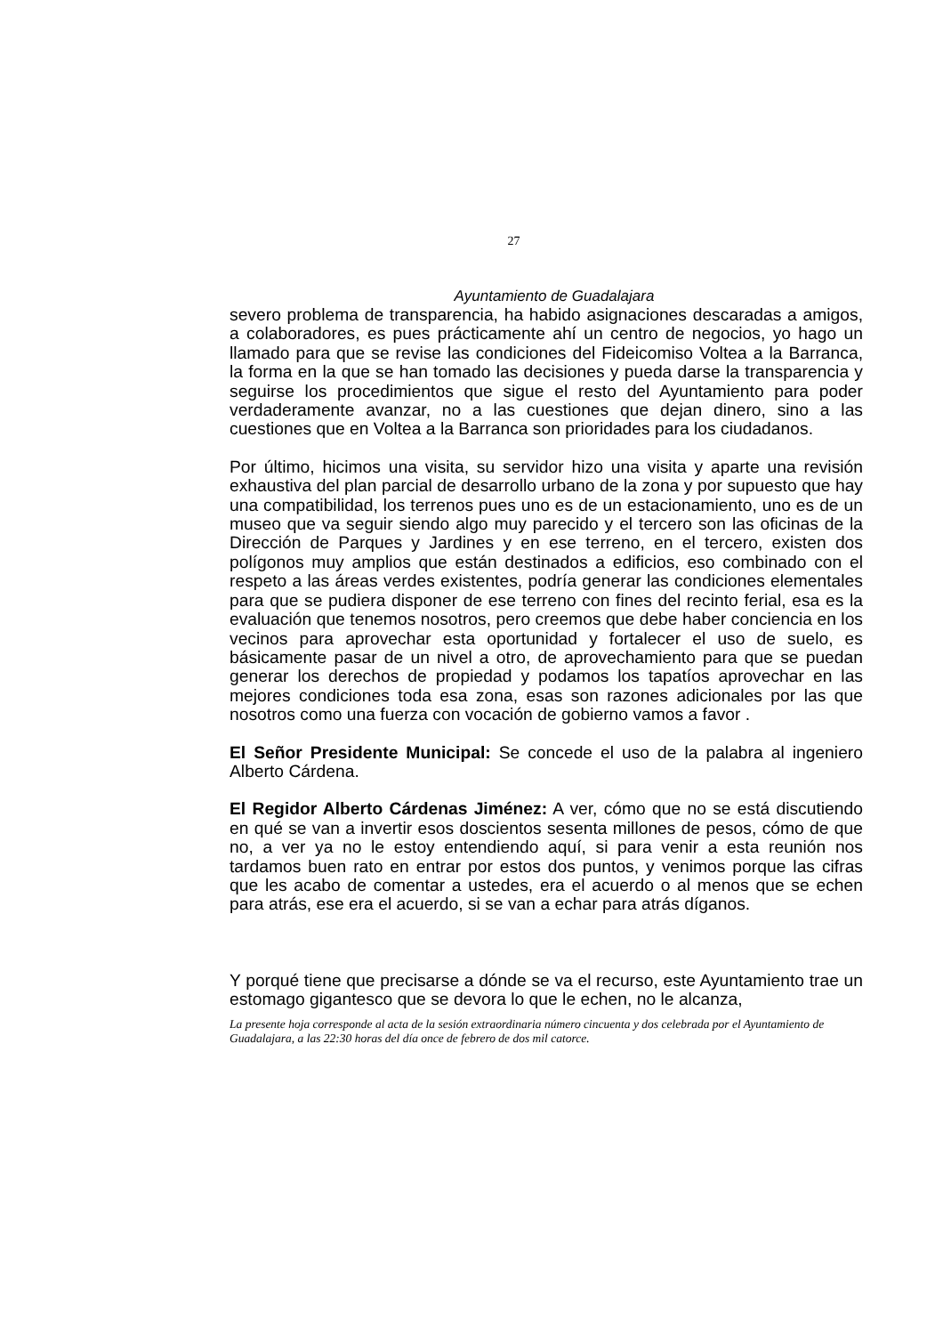27
Ayuntamiento de Guadalajara
severo problema de transparencia, ha habido asignaciones descaradas a amigos, a colaboradores, es pues prácticamente ahí un centro de negocios, yo hago un llamado para que se revise las condiciones del Fideicomiso Voltea a la Barranca, la forma en la que se han tomado las decisiones y pueda darse la transparencia y seguirse los procedimientos que sigue el resto del Ayuntamiento para poder verdaderamente avanzar, no a las cuestiones que dejan dinero, sino a las cuestiones que en Voltea a la Barranca son prioridades para los ciudadanos.
Por último, hicimos una visita, su servidor hizo una visita y aparte una revisión exhaustiva del plan parcial de desarrollo urbano de la zona y por supuesto que hay una compatibilidad, los terrenos pues uno es de un estacionamiento, uno es de un museo que va seguir siendo algo muy parecido y el tercero son las oficinas de la Dirección de Parques y Jardines y en ese terreno, en el tercero, existen dos polígonos muy amplios que están destinados a edificios, eso combinado con el respeto a las áreas verdes existentes, podría generar las condiciones elementales para que se pudiera disponer de ese terreno con fines del recinto ferial, esa es la evaluación que tenemos nosotros, pero creemos que debe haber conciencia en los vecinos para aprovechar esta oportunidad y fortalecer el uso de suelo, es básicamente pasar de un nivel a otro, de aprovechamiento para que se puedan generar los derechos de propiedad y podamos los tapatíos aprovechar en las mejores condiciones toda esa zona, esas son razones adicionales por las que nosotros como una fuerza con vocación de gobierno vamos a favor .
El Señor Presidente Municipal: Se concede el uso de la palabra al ingeniero Alberto Cárdena.
El Regidor Alberto Cárdenas Jiménez: A ver, cómo que no se está discutiendo en qué se van a invertir esos doscientos sesenta millones de pesos, cómo de que no, a ver ya no le estoy entendiendo aquí, si para venir a esta reunión nos tardamos buen rato en entrar por estos dos puntos, y venimos porque las cifras que les acabo de comentar a ustedes, era el acuerdo o al menos que se echen para atrás, ese era el acuerdo, si se van a echar para atrás díganos.
Y porqué tiene que precisarse a dónde se va el recurso, este Ayuntamiento trae un estomago gigantesco que se devora lo que le echen, no le alcanza,
La presente hoja corresponde al acta de la sesión extraordinaria número cincuenta y dos celebrada por el Ayuntamiento de Guadalajara, a las 22:30 horas del día once de febrero de dos mil catorce.